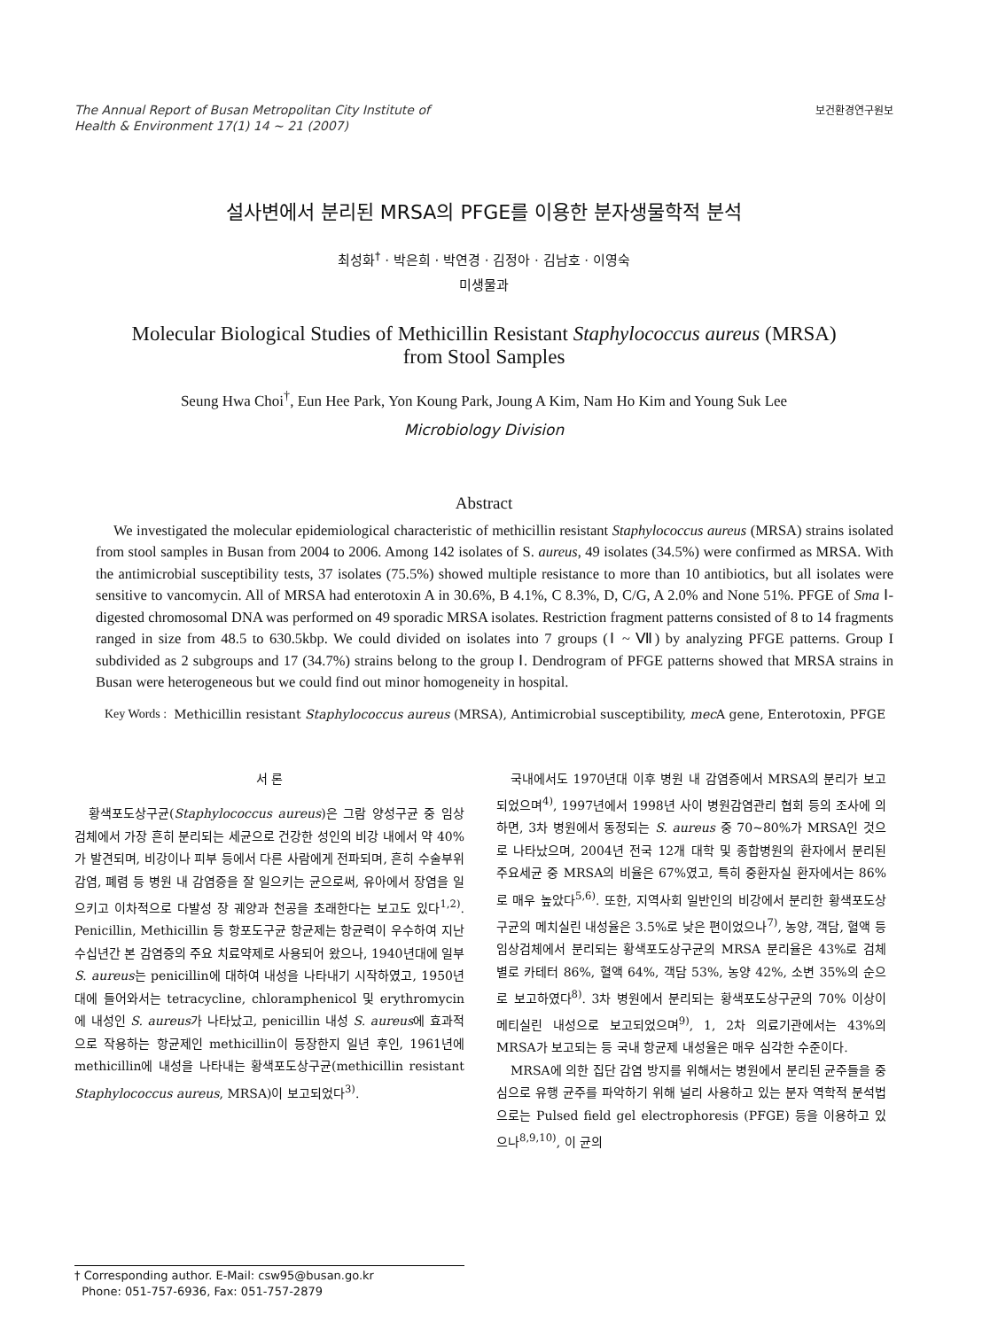The Annual Report of Busan Metropolitan City Institute of
Health & Environment 17(1) 14 ~ 21 (2007)
보건환경연구원보
설사변에서 분리된 MRSA의 PFGE를 이용한 분자생물학적 분석
최성화<sup>†</sup> · 박은희 · 박연경 · 김정아 · 김남호 · 이영숙
미생물과
Molecular Biological Studies of Methicillin Resistant Staphylococcus aureus (MRSA)
from Stool Samples
Seung Hwa Choi<sup>†</sup>, Eun Hee Park, Yon Koung Park, Joung A Kim, Nam Ho Kim and Young Suk Lee
Microbiology Division
Abstract
We investigated the molecular epidemiological characteristic of methicillin resistant Staphylococcus aureus (MRSA) strains isolated from stool samples in Busan from 2004 to 2006. Among 142 isolates of S. aureus, 49 isolates (34.5%) were confirmed as MRSA. With the antimicrobial susceptibility tests, 37 isolates (75.5%) showed multiple resistance to more than 10 antibiotics, but all isolates were sensitive to vancomycin. All of MRSA had enterotoxin A in 30.6%, B 4.1%, C 8.3%, D, C/G, A 2.0% and None 51%. PFGE of Sma Ⅰ-digested chromosomal DNA was performed on 49 sporadic MRSA isolates. Restriction fragment patterns consisted of 8 to 14 fragments ranged in size from 48.5 to 630.5kbp. We could divided on isolates into 7 groups (Ⅰ ~ Ⅶ) by analyzing PFGE patterns. Group I subdivided as 2 subgroups and 17 (34.7%) strains belong to the group Ⅰ. Dendrogram of PFGE patterns showed that MRSA strains in Busan were heterogeneous but we could find out minor homogeneity in hospital.
Key Words : Methicillin resistant Staphylococcus aureus (MRSA), Antimicrobial susceptibility, mec A gene, Enterotoxin, PFGE
서 론
황색포도상구균(Staphylococcus aureus)은 그람 양성구균 중 임상검체에서 가장 흔히 분리되는 세균으로 건강한 성인의 비강 내에서 약 40%가 발견되며, 비강이나 피부 등에서 다른 사람에게 전파되며, 흔히 수술부위감염, 폐렴 등 병원 내 감염증을 잘 일으키는 균으로써, 유아에서 장염을 일으키고 이차적으로 다발성 장 궤양과 천공을 초래한다는 보고도 있다<sup>1,2)</sup>. Penicillin, Methicillin 등 항포도구균 항균제는 항균력이 우수하여 지난 수십년간 본 감염증의 주요 치료약제로 사용되어 왔으나, 1940년대에 일부 S. aureus는 penicillin에 대하여 내성을 나타내기 시작하였고, 1950년대에 들어와서는 tetracycline, chloramphenicol 및 erythromycin에 내성인 S. aureus가 나타났고, penicillin 내성 S. aureus에 효과적으로 작용하는 항균제인 methicillin이 등장한지 일년 후인, 1961년에 methicillin에 내성을 나타내는 황색포도상구균(methicillin resistant Staphylococcus aureus, MRSA)이 보고되었다<sup>3)</sup>.
국내에서도 1970년대 이후 병원 내 감염증에서 MRSA의 분리가 보고되었으며<sup>4)</sup>, 1997년에서 1998년 사이 병원감염관리 협회 등의 조사에 의하면, 3차 병원에서 동정되는 S. aureus 중 70~80%가 MRSA인 것으로 나타났으며, 2004년 전국 12개 대학 및 종합병원의 환자에서 분리된 주요세균 중 MRSA의 비율은 67%였고, 특히 중환자실 환자에서는 86%로 매우 높았다<sup>5,6)</sup>. 또한, 지역사회 일반인의 비강에서 분리한 황색포도상구균의 메치실린 내성율은 3.5%로 낮은 편이었으나<sup>7)</sup>, 농양, 객담, 혈액 등 임상검체에서 분리되는 황색포도상구균의 MRSA 분리율은 43%로 검체별로 카테터 86%, 혈액 64%, 객담 53%, 농양 42%, 소변 35%의 순으로 보고하였다<sup>8)</sup>. 3차 병원에서 분리되는 황색포도상구균의 70% 이상이 메티실린 내성으로 보고되었으며<sup>9)</sup>, 1, 2차 의료기관에서는 43%의 MRSA가 보고되는 등 국내 항균제 내성율은 매우 심각한 수준이다.
MRSA에 의한 집단 감염 방지를 위해서는 병원에서 분리된 균주들을 중심으로 유행 균주를 파악하기 위해 널리 사용하고 있는 분자 역학적 분석법으로는 Pulsed field gel electrophoresis (PFGE) 등을 이용하고 있으나<sup>8,9,10)</sup>, 이 균의
† Corresponding author. E-Mail: csw95@busan.go.kr
Phone: 051-757-6936, Fax: 051-757-2879